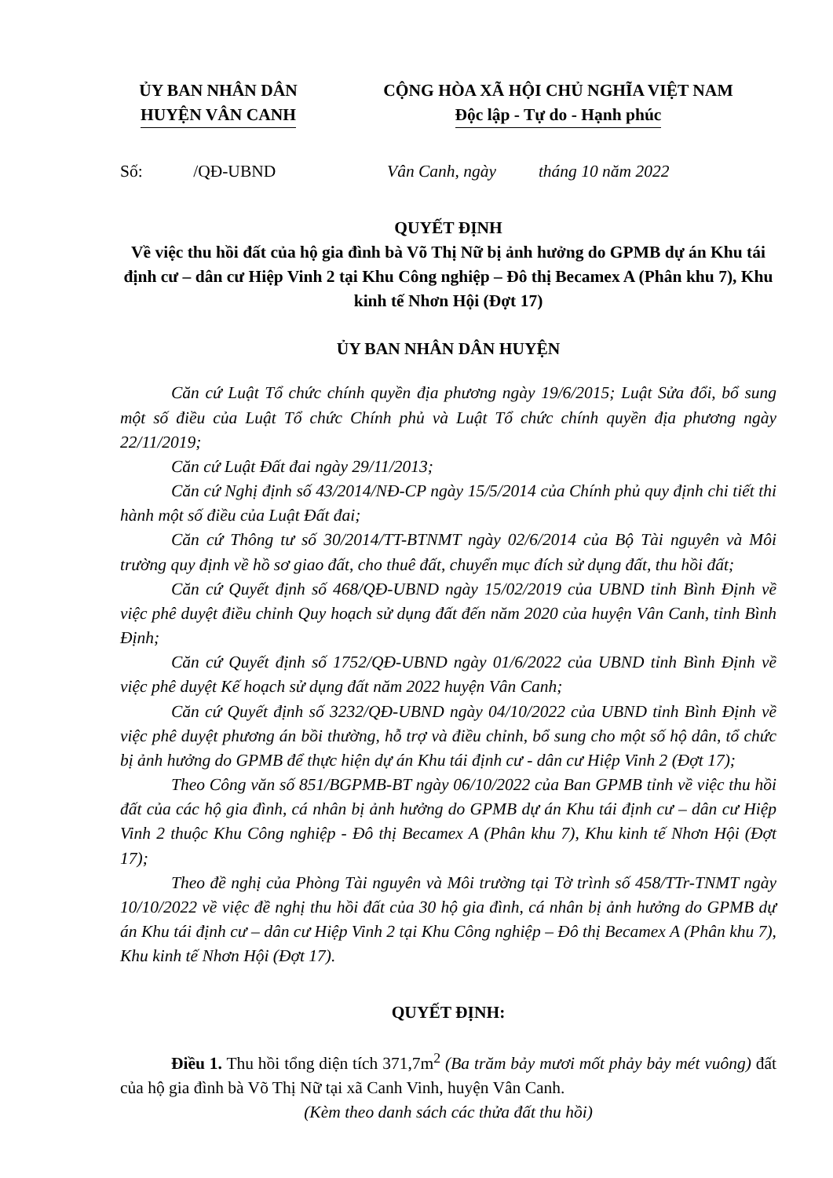ỦY BAN NHÂN DÂN
HUYỆN VÂN CANH
CỘNG HÒA XÃ HỘI CHỦ NGHĨA VIỆT NAM
Độc lập - Tự do - Hạnh phúc
Số: /QĐ-UBND Vân Canh, ngày tháng 10 năm 2022
QUYẾT ĐỊNH
Về việc thu hồi đất của hộ gia đình bà Võ Thị Nữ bị ảnh hưởng do GPMB dự án Khu tái định cư – dân cư Hiệp Vinh 2 tại Khu Công nghiệp – Đô thị Becamex A (Phân khu 7), Khu kinh tế Nhơn Hội (Đợt 17)
ỦY BAN NHÂN DÂN HUYỆN
Căn cứ Luật Tổ chức chính quyền địa phương ngày 19/6/2015; Luật Sửa đổi, bổ sung một số điều của Luật Tổ chức Chính phủ và Luật Tổ chức chính quyền địa phương ngày 22/11/2019;
Căn cứ Luật Đất đai ngày 29/11/2013;
Căn cứ Nghị định số 43/2014/NĐ-CP ngày 15/5/2014 của Chính phủ quy định chi tiết thi hành một số điều của Luật Đất đai;
Căn cứ Thông tư số 30/2014/TT-BTNMT ngày 02/6/2014 của Bộ Tài nguyên và Môi trường quy định về hồ sơ giao đất, cho thuê đất, chuyển mục đích sử dụng đất, thu hồi đất;
Căn cứ Quyết định số 468/QĐ-UBND ngày 15/02/2019 của UBND tỉnh Bình Định về việc phê duyệt điều chỉnh Quy hoạch sử dụng đất đến năm 2020 của huyện Vân Canh, tỉnh Bình Định;
Căn cứ Quyết định số 1752/QĐ-UBND ngày 01/6/2022 của UBND tỉnh Bình Định về việc phê duyệt Kế hoạch sử dụng đất năm 2022 huyện Vân Canh;
Căn cứ Quyết định số 3232/QĐ-UBND ngày 04/10/2022 của UBND tỉnh Bình Định về việc phê duyệt phương án bồi thường, hỗ trợ và điều chỉnh, bổ sung cho một số hộ dân, tổ chức bị ảnh hưởng do GPMB để thực hiện dự án Khu tái định cư - dân cư Hiệp Vinh 2 (Đợt 17);
Theo Công văn số 851/BGPMB-BT ngày 06/10/2022 của Ban GPMB tỉnh về việc thu hồi đất của các hộ gia đình, cá nhân bị ảnh hưởng do GPMB dự án Khu tái định cư – dân cư Hiệp Vinh 2 thuộc Khu Công nghiệp - Đô thị Becamex A (Phân khu 7), Khu kinh tế Nhơn Hội (Đợt 17);
Theo đề nghị của Phòng Tài nguyên và Môi trường tại Tờ trình số 458/TTr-TNMT ngày 10/10/2022 về việc đề nghị thu hồi đất của 30 hộ gia đình, cá nhân bị ảnh hưởng do GPMB dự án Khu tái định cư – dân cư Hiệp Vinh 2 tại Khu Công nghiệp – Đô thị Becamex A (Phân khu 7), Khu kinh tế Nhơn Hội (Đợt 17).
QUYẾT ĐỊNH:
Điều 1. Thu hồi tổng diện tích 371,7m<sup>2</sup> (Ba trăm bảy mươi mốt phảy bảy mét vuông) đất của hộ gia đình bà Võ Thị Nữ tại xã Canh Vinh, huyện Vân Canh.
(Kèm theo danh sách các thửa đất thu hồi)